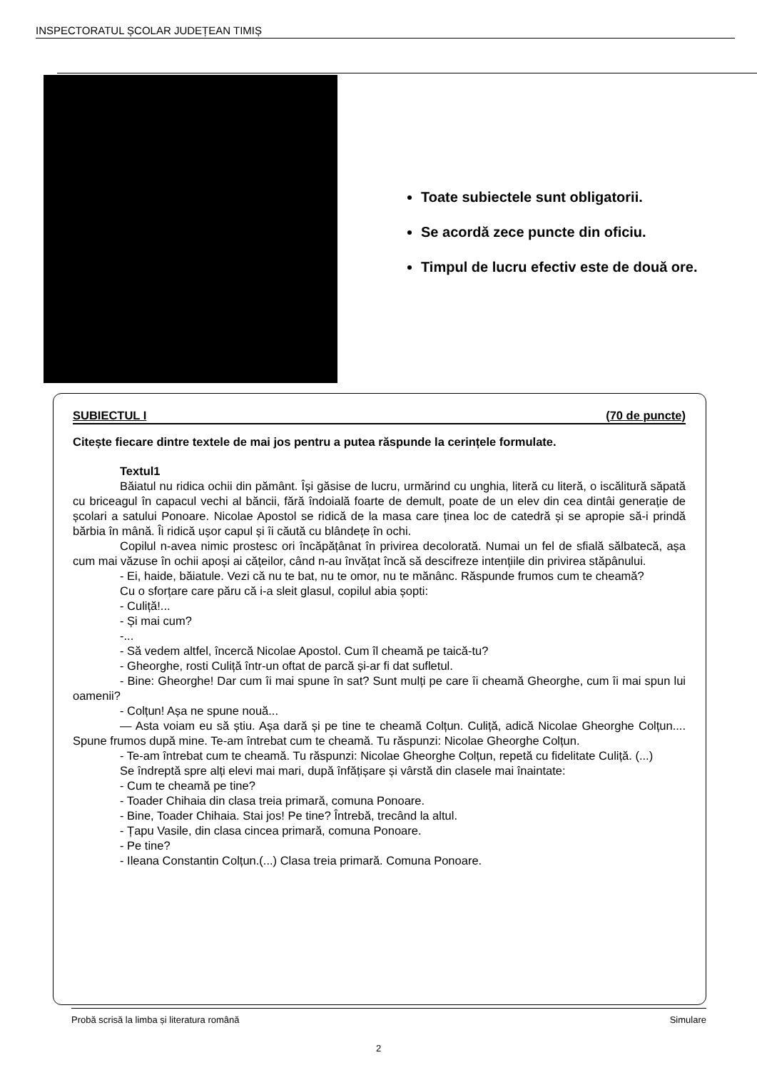INSPECTORATUL ȘCOLAR JUDEȚEAN TIMIȘ
Toate subiectele sunt obligatorii.
Se acordă zece puncte din oficiu.
Timpul de lucru efectiv este de două ore.
SUBIECTUL I (70 de puncte)
Citește fiecare dintre textele de mai jos pentru a putea răspunde la cerințele formulate.
Textul1
Băiatul nu ridica ochii din pământ. Își găsise de lucru, urmărind cu unghia, literă cu literă, o iscălitură săpată cu briceagul în capacul vechi al băncii, fără îndoială foarte de demult, poate de un elev din cea dintâi generație de școlari a satului Ponoare. Nicolae Apostol se ridică de la masa care ținea loc de catedră și se apropie să-i prindă bărbia în mână. Îi ridică ușor capul și îi căută cu blândețe în ochi.
Copilul n-avea nimic prostesc ori încăpățânat în privirea decolorată. Numai un fel de sfială sălbatecă, așa cum mai văzuse în ochii apoși ai cățeilor, când n-au învățat încă să descifreze intențiile din privirea stăpânului.
- Ei, haide, băiatule. Vezi că nu te bat, nu te omor, nu te mănânc. Răspunde frumos cum te cheamă?
Cu o sforțare care păru că i-a sleit glasul, copilul abia șopti:
- Culiță!...
- Și mai cum?
-...
- Să vedem altfel, încercă Nicolae Apostol. Cum îl cheamă pe taică-tu?
- Gheorghe, rosti Culiță într-un oftat de parcă și-ar fi dat sufletul.
- Bine: Gheorghe! Dar cum îi mai spune în sat? Sunt mulți pe care îi cheamă Gheorghe, cum îi mai spun lui oamenii?
- Colțun! Așa ne spune nouă...
— Asta voiam eu să știu. Așa dară și pe tine te cheamă Colțun. Culiță, adică Nicolae Gheorghe Colțun.... Spune frumos după mine. Te-am întrebat cum te cheamă. Tu răspunzi: Nicolae Gheorghe Colțun.
- Te-am întrebat cum te cheamă. Tu răspunzi: Nicolae Gheorghe Colțun, repetă cu fidelitate Culiță. (...)
Se îndreptă spre alți elevi mai mari, după înfățișare și vârstă din clasele mai înaintate:
- Cum te cheamă pe tine?
- Toader Chihaia din clasa treia primară, comuna Ponoare.
- Bine, Toader Chihaia. Stai jos! Pe tine? Întrebă, trecând la altul.
- Țapu Vasile, din clasa cincea primară, comuna Ponoare.
- Pe tine?
- Ileana Constantin Colțun.(...) Clasa treia primară. Comuna Ponoare.
Probă scrisă la limba și literatura română Simulare
2